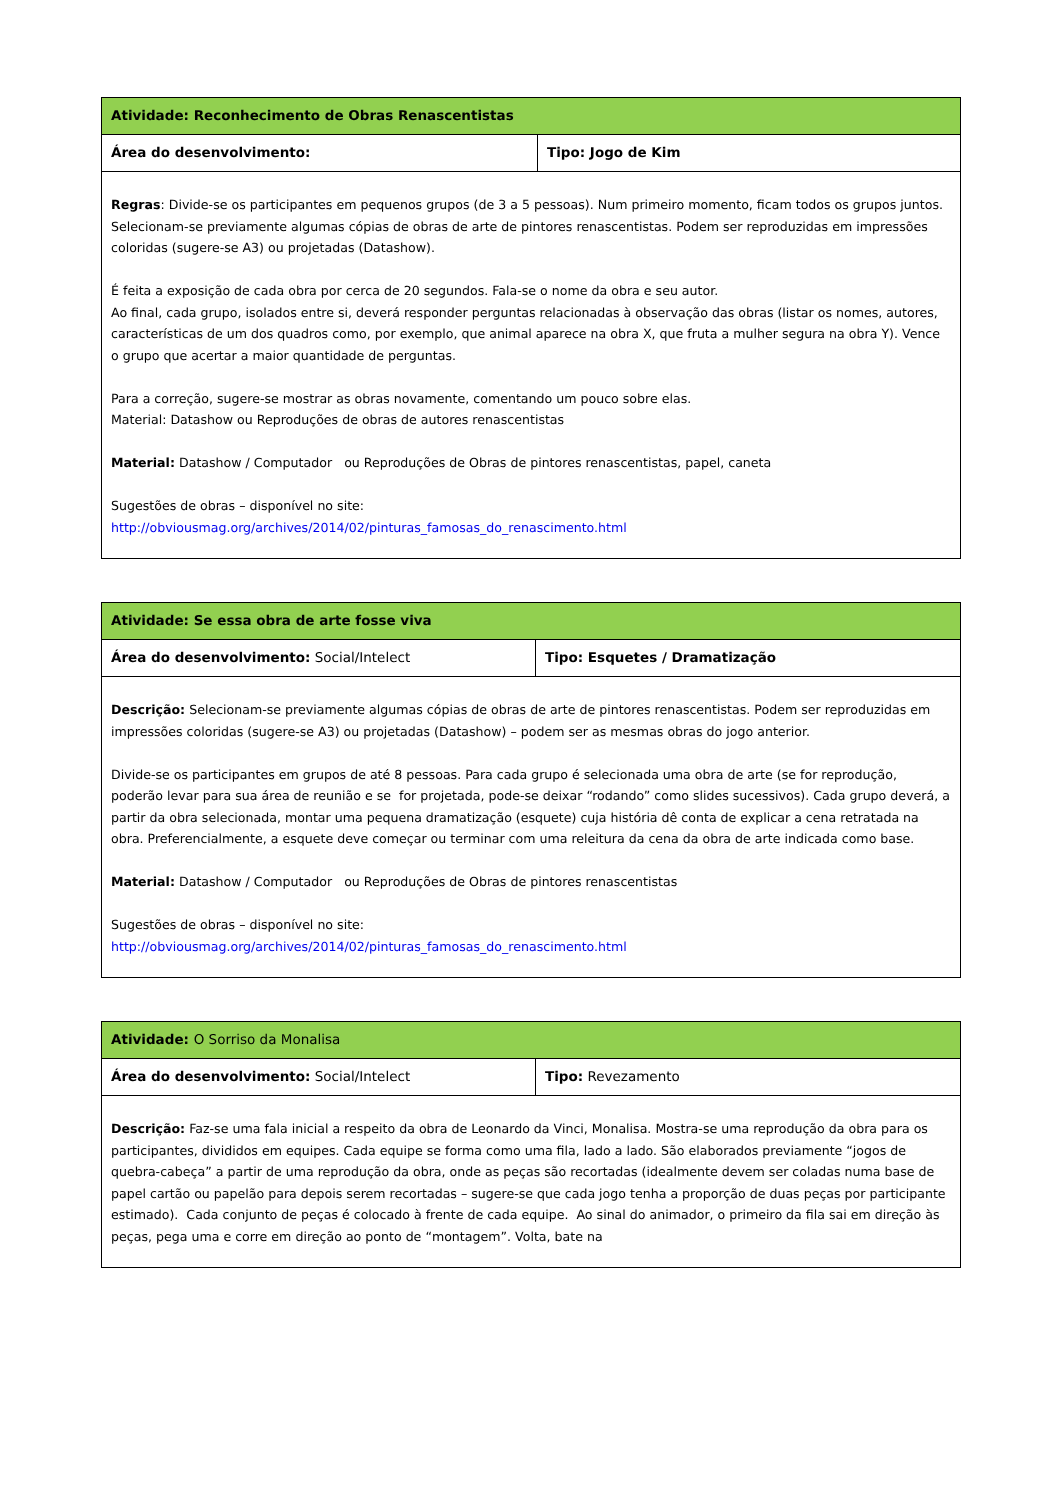| Atividade: Reconhecimento de Obras Renascentistas | |
| Área do desenvolvimento: | Tipo: Jogo de Kim |
| Regras : Divide-se os participantes em pequenos grupos (de 3 a 5 pessoas). Num primeiro momento, ficam todos os grupos juntos. Selecionam-se previamente algumas cópias de obras de arte de pintores renascentistas. Podem ser reproduzidas em impressões coloridas (sugere-se A3) ou projetadas (Datashow). É feita a exposição de cada obra por cerca de 20 segundos. Fala-se o nome da obra e seu autor. Ao final, cada grupo, isolados entre si, deverá responder perguntas relacionadas à observação das obras (listar os nomes, autores, características de um dos quadros como, por exemplo, que animal aparece na obra X, que fruta a mulher segura na obra Y). Vence o grupo que acertar a maior quantidade de perguntas. Para a correção, sugere-se mostrar as obras novamente, comentando um pouco sobre elas. Material: Datashow ou Reproduções de obras de autores renascentistas Material: Datashow / Computador ou Reproduções de Obras de pintores renascentistas, papel, caneta Sugestões de obras – disponível no site: http://obviousmag.org/archives/2014/02/pinturas_famosas_do_renascimento.html | |
| Atividade: Se essa obra de arte fosse viva | |
| Área do desenvolvimento: Social/Intelect | Tipo: Esquetes / Dramatização |
| Descrição: Selecionam-se previamente algumas cópias de obras de arte de pintores renascentistas. Podem ser reproduzidas em impressões coloridas (sugere-se A3) ou projetadas (Datashow) – podem ser as mesmas obras do jogo anterior. Divide-se os participantes em grupos de até 8 pessoas. Para cada grupo é selecionada uma obra de arte (se for reprodução, poderão levar para sua área de reunião e se for projetada, pode-se deixar “rodando” como slides sucessivos). Cada grupo deverá, a partir da obra selecionada, montar uma pequena dramatização (esquete) cuja história dê conta de explicar a cena retratada na obra. Preferencialmente, a esquete deve começar ou terminar com uma releitura da cena da obra de arte indicada como base. Material: Datashow / Computador ou Reproduções de Obras de pintores renascentistas Sugestões de obras – disponível no site: http://obviousmag.org/archives/2014/02/pinturas_famosas_do_renascimento.html | |
| Atividade: O Sorriso da Monalisa | |
| Área do desenvolvimento: Social/Intelect | Tipo: Revezamento |
| Descrição: Faz-se uma fala inicial a respeito da obra de Leonardo da Vinci, Monalisa. Mostra-se uma reprodução da obra para os participantes, divididos em equipes. Cada equipe se forma como uma fila, lado a lado. São elaborados previamente “jogos de quebra-cabeça” a partir de uma reprodução da obra, onde as peças são recortadas (idealmente devem ser coladas numa base de papel cartão ou papelão para depois serem recortadas – sugere-se que cada jogo tenha a proporção de duas peças por participante estimado). Cada conjunto de peças é colocado à frente de cada equipe. Ao sinal do animador, o primeiro da fila sai em direção às peças, pega uma e corre em direção ao ponto de “montagem”. Volta, bate na | |